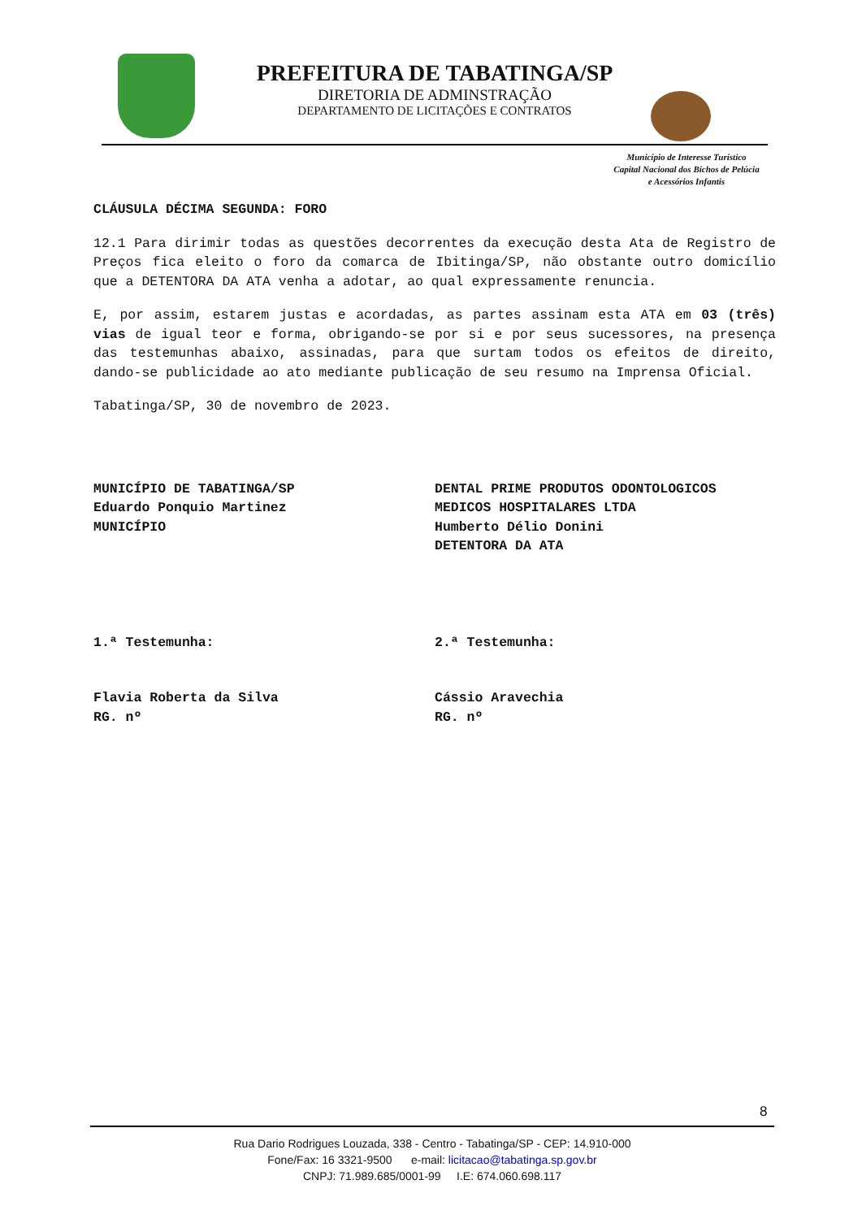PREFEITURA DE TABATINGA/SP
DIRETORIA DE ADMINSTRAÇÃO
DEPARTAMENTO DE LICITAÇÕES E CONTRATOS
Município de Interesse Turístico
Capital Nacional dos Bichos de Pelúcia
e Acessórios Infantis
CLÁUSULA DÉCIMA SEGUNDA: FORO
12.1 Para dirimir todas as questões decorrentes da execução desta Ata de Registro de Preços fica eleito o foro da comarca de Ibitinga/SP, não obstante outro domicílio que a DETENTORA DA ATA venha a adotar, ao qual expressamente renuncia.
E, por assim, estarem justas e acordadas, as partes assinam esta ATA em 03 (três) vias de igual teor e forma, obrigando-se por si e por seus sucessores, na presença das testemunhas abaixo, assinadas, para que surtam todos os efeitos de direito, dando-se publicidade ao ato mediante publicação de seu resumo na Imprensa Oficial.
Tabatinga/SP, 30 de novembro de 2023.
MUNICÍPIO DE TABATINGA/SP
Eduardo Ponquio Martinez
MUNICÍPIO
DENTAL PRIME PRODUTOS ODONTOLOGICOS MEDICOS HOSPITALARES LTDA
Humberto Délio Donini
DETENTORA DA ATA
1.ª Testemunha: 2.ª Testemunha:
Flavia Roberta da Silva
RG. nº
Cássio Aravechia
RG. nº
8
Rua Dario Rodrigues Louzada, 338 - Centro - Tabatinga/SP - CEP: 14.910-000
Fone/Fax: 16 3321-9500 e-mail: licitacao@tabatinga.sp.gov.br
CNPJ: 71.989.685/0001-99 I.E: 674.060.698.117